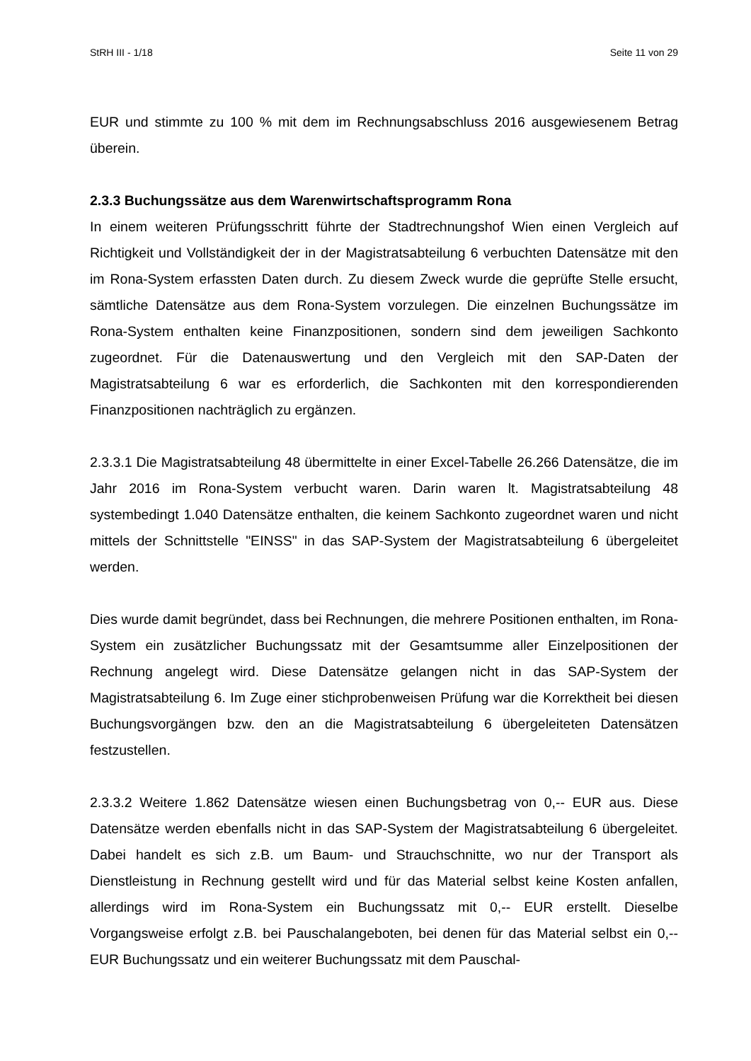StRH III - 1/18 Seite 11 von 29
EUR und stimmte zu 100 % mit dem im Rechnungsabschluss 2016 ausgewiesenem Betrag überein.
2.3.3 Buchungssätze aus dem Warenwirtschaftsprogramm Rona
In einem weiteren Prüfungsschritt führte der Stadtrechnungshof Wien einen Vergleich auf Richtigkeit und Vollständigkeit der in der Magistratsabteilung 6 verbuchten Daten­sätze mit den im Rona-System erfassten Daten durch. Zu diesem Zweck wurde die ge­prüfte Stelle ersucht, sämtliche Datensätze aus dem Rona-System vorzulegen. Die ein­zelnen Buchungssätze im Rona-System enthalten keine Finanzpositionen, sondern sind dem jeweiligen Sachkonto zugeordnet. Für die Datenauswertung und den Vergleich mit den SAP-Daten der Magistratsabteilung 6 war es erforderlich, die Sachkonten mit den korrespondierenden Finanzpositionen nachträglich zu ergänzen.
2.3.3.1 Die Magistratsabteilung 48 übermittelte in einer Excel-Tabelle 26.266 Datensät­ze, die im Jahr 2016 im Rona-System verbucht waren. Darin waren lt. Magistratsabtei­lung 48 systembedingt 1.040 Datensätze enthalten, die keinem Sachkonto zugeordnet waren und nicht mittels der Schnittstelle "EINSS" in das SAP-System der Magistratsab­teilung 6 übergeleitet werden.
Dies wurde damit begründet, dass bei Rechnungen, die mehrere Positionen enthalten, im Rona-System ein zusätzlicher Buchungssatz mit der Gesamtsumme aller Einzelposi­tionen der Rechnung angelegt wird. Diese Datensätze gelangen nicht in das SAP-System der Magistratsabteilung 6. Im Zuge einer stichprobenweisen Prüfung war die Korrektheit bei diesen Buchungsvorgängen bzw. den an die Magistratsabteilung 6 übergeleiteten Datensätzen festzustellen.
2.3.3.2 Weitere 1.862 Datensätze wiesen einen Buchungsbetrag von 0,-- EUR aus. Diese Datensätze werden ebenfalls nicht in das SAP-System der Magistratsabteilung 6 übergeleitet. Dabei handelt es sich z.B. um Baum- und Strauchschnitte, wo nur der Transport als Dienstleistung in Rechnung gestellt wird und für das Material selbst keine Kosten anfallen, allerdings wird im Rona-System ein Buchungssatz mit 0,-- EUR erstellt. Dieselbe Vorgangsweise erfolgt z.B. bei Pauschalangeboten, bei denen für das Material selbst ein 0,-- EUR Buchungssatz und ein weiterer Buchungssatz mit dem Pauschal-